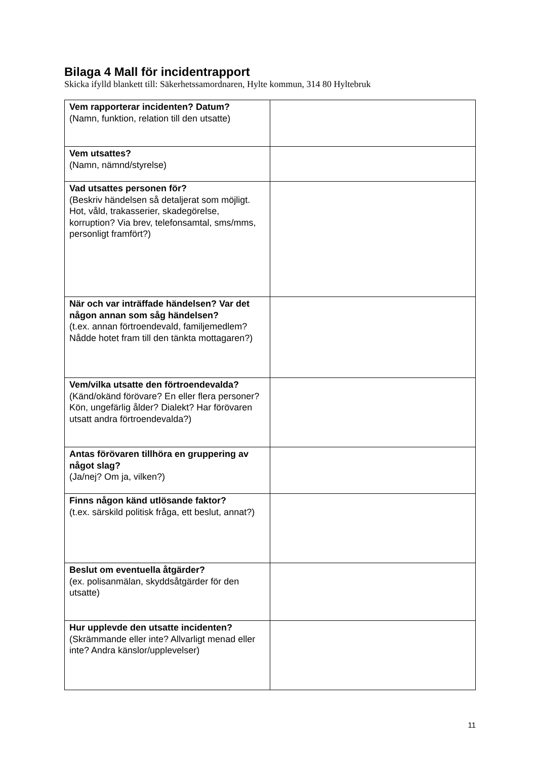Bilaga 4 Mall för incidentrapport
Skicka ifylld blankett till: Säkerhetssamordnaren, Hylte kommun, 314 80 Hyltebruk
| Vem rapporterar incidenten? Datum? (Namn, funktion, relation till den utsatte) | |
| Vem utsattes? (Namn, nämnd/styrelse) | |
| Vad utsattes personen för? (Beskriv händelsen så detaljerat som möjligt. Hot, våld, trakasserier, skadegörelse, korruption? Via brev, telefonsamtal, sms/mms, personligt framfört?) | |
| När och var inträffade händelsen? Var det någon annan som såg händelsen? (t.ex. annan förtroendevald, familjemedlem? Nådde hotet fram till den tänkta mottagaren?) | |
| Vem/vilka utsatte den förtroendevalda? (Känd/okänd förövare? En eller flera personer? Kön, ungefärlig ålder? Dialekt? Har förövaren utsatt andra förtroendevalda?) | |
| Antas förövaren tillhöra en gruppering av något slag? (Ja/nej? Om ja, vilken?) | |
| Finns någon känd utlösande faktor? (t.ex. särskild politisk fråga, ett beslut, annat?) | |
| Beslut om eventuella åtgärder? (ex. polisanmälan, skyddsåtgärder för den utsatte) | |
| Hur upplevde den utsatte incidenten? (Skrämmande eller inte? Allvarligt menad eller inte? Andra känslor/upplevelser) | |
11